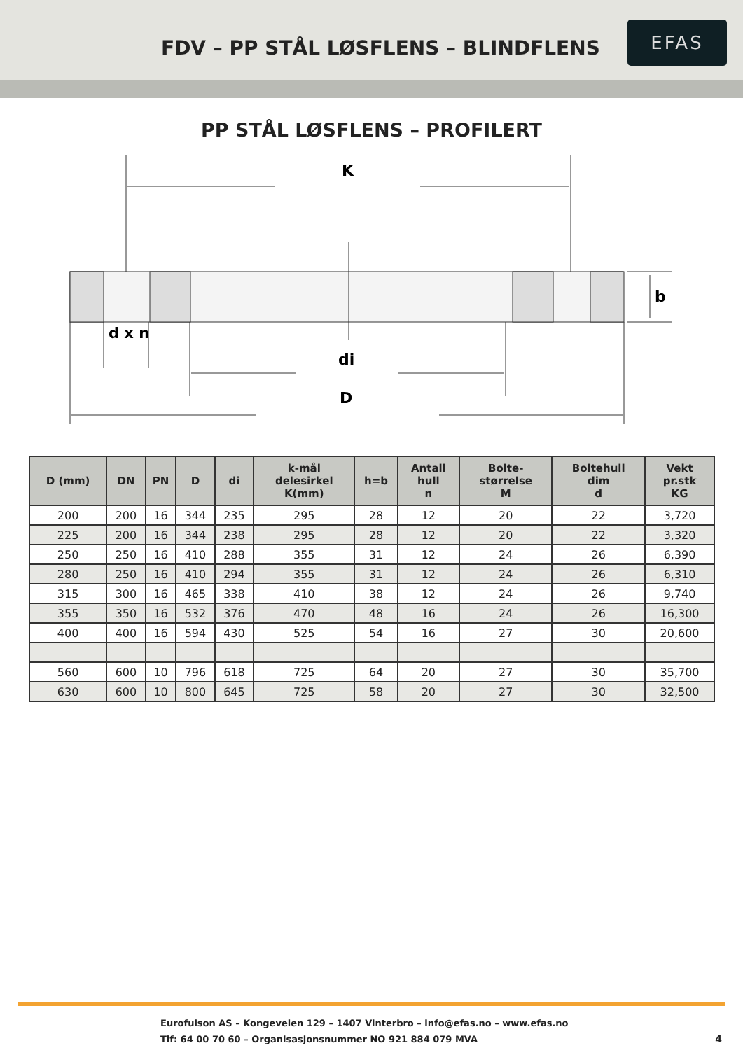FDV – PP STÅL LØSFLENS – BLINDFLENS
EFAS
PP STÅL LØSFLENS – PROFILERT
K
b
d x n
di
D
| D (mm) | DN | PN | D | di | k-mål delesirkel K(mm) | h=b | Antall hull n | Bolte- størrelse M | Boltehull dim d | Vekt pr.stk KG |
| --- | --- | --- | --- | --- | --- | --- | --- | --- | --- | --- |
| 200 | 200 | 16 | 344 | 235 | 295 | 28 | 12 | 20 | 22 | 3,720 |
| 225 | 200 | 16 | 344 | 238 | 295 | 28 | 12 | 20 | 22 | 3,320 |
| 250 | 250 | 16 | 410 | 288 | 355 | 31 | 12 | 24 | 26 | 6,390 |
| 280 | 250 | 16 | 410 | 294 | 355 | 31 | 12 | 24 | 26 | 6,310 |
| 315 | 300 | 16 | 465 | 338 | 410 | 38 | 12 | 24 | 26 | 9,740 |
| 355 | 350 | 16 | 532 | 376 | 470 | 48 | 16 | 24 | 26 | 16,300 |
| 400 | 400 | 16 | 594 | 430 | 525 | 54 | 16 | 27 | 30 | 20,600 |
| 560 | 600 | 10 | 796 | 618 | 725 | 64 | 20 | 27 | 30 | 35,700 |
| 630 | 600 | 10 | 800 | 645 | 725 | 58 | 20 | 27 | 30 | 32,500 |
Eurofuison AS – Kongeveien 129 – 1407 Vinterbro – info@efas.no – www.efas.no
Tlf: 64 00 70 60 – Organisasjonsnummer NO 921 884 079 MVA
4